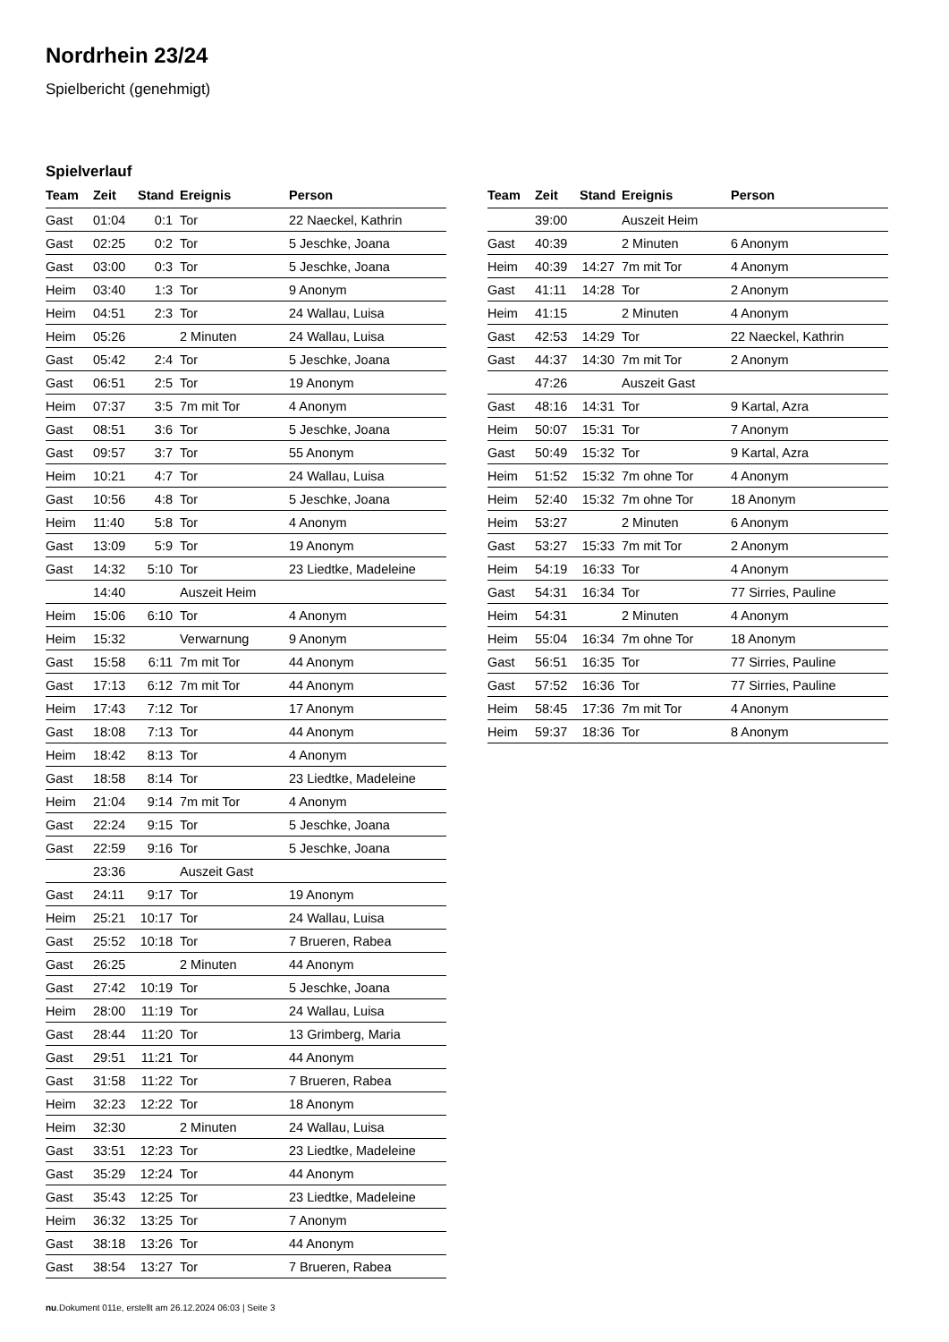Nordrhein 23/24
Spielbericht (genehmigt)
Spielverlauf
| Team | Zeit | Stand | Ereignis | Person |
| --- | --- | --- | --- | --- |
| Gast | 01:04 | 0:1 | Tor | 22 Naeckel, Kathrin |
| Gast | 02:25 | 0:2 | Tor | 5 Jeschke, Joana |
| Gast | 03:00 | 0:3 | Tor | 5 Jeschke, Joana |
| Heim | 03:40 | 1:3 | Tor | 9 Anonym |
| Heim | 04:51 | 2:3 | Tor | 24 Wallau, Luisa |
| Heim | 05:26 | | 2 Minuten | 24 Wallau, Luisa |
| Gast | 05:42 | 2:4 | Tor | 5 Jeschke, Joana |
| Gast | 06:51 | 2:5 | Tor | 19 Anonym |
| Heim | 07:37 | 3:5 | 7m mit Tor | 4 Anonym |
| Gast | 08:51 | 3:6 | Tor | 5 Jeschke, Joana |
| Gast | 09:57 | 3:7 | Tor | 55 Anonym |
| Heim | 10:21 | 4:7 | Tor | 24 Wallau, Luisa |
| Gast | 10:56 | 4:8 | Tor | 5 Jeschke, Joana |
| Heim | 11:40 | 5:8 | Tor | 4 Anonym |
| Gast | 13:09 | 5:9 | Tor | 19 Anonym |
| Gast | 14:32 | 5:10 | Tor | 23 Liedtke, Madeleine |
| | 14:40 | | Auszeit Heim | |
| Heim | 15:06 | 6:10 | Tor | 4 Anonym |
| Heim | 15:32 | | Verwarnung | 9 Anonym |
| Gast | 15:58 | 6:11 | 7m mit Tor | 44 Anonym |
| Gast | 17:13 | 6:12 | 7m mit Tor | 44 Anonym |
| Heim | 17:43 | 7:12 | Tor | 17 Anonym |
| Gast | 18:08 | 7:13 | Tor | 44 Anonym |
| Heim | 18:42 | 8:13 | Tor | 4 Anonym |
| Gast | 18:58 | 8:14 | Tor | 23 Liedtke, Madeleine |
| Heim | 21:04 | 9:14 | 7m mit Tor | 4 Anonym |
| Gast | 22:24 | 9:15 | Tor | 5 Jeschke, Joana |
| Gast | 22:59 | 9:16 | Tor | 5 Jeschke, Joana |
| | 23:36 | | Auszeit Gast | |
| Gast | 24:11 | 9:17 | Tor | 19 Anonym |
| Heim | 25:21 | 10:17 | Tor | 24 Wallau, Luisa |
| Gast | 25:52 | 10:18 | Tor | 7 Brueren, Rabea |
| Gast | 26:25 | | 2 Minuten | 44 Anonym |
| Gast | 27:42 | 10:19 | Tor | 5 Jeschke, Joana |
| Heim | 28:00 | 11:19 | Tor | 24 Wallau, Luisa |
| Gast | 28:44 | 11:20 | Tor | 13 Grimberg, Maria |
| Gast | 29:51 | 11:21 | Tor | 44 Anonym |
| Gast | 31:58 | 11:22 | Tor | 7 Brueren, Rabea |
| Heim | 32:23 | 12:22 | Tor | 18 Anonym |
| Heim | 32:30 | | 2 Minuten | 24 Wallau, Luisa |
| Gast | 33:51 | 12:23 | Tor | 23 Liedtke, Madeleine |
| Gast | 35:29 | 12:24 | Tor | 44 Anonym |
| Gast | 35:43 | 12:25 | Tor | 23 Liedtke, Madeleine |
| Heim | 36:32 | 13:25 | Tor | 7 Anonym |
| Gast | 38:18 | 13:26 | Tor | 44 Anonym |
| Gast | 38:54 | 13:27 | Tor | 7 Brueren, Rabea |
| Team | Zeit | Stand | Ereignis | Person |
| --- | --- | --- | --- | --- |
| | 39:00 | | Auszeit Heim | |
| Gast | 40:39 | | 2 Minuten | 6 Anonym |
| Heim | 40:39 | 14:27 | 7m mit Tor | 4 Anonym |
| Gast | 41:11 | 14:28 | Tor | 2 Anonym |
| Heim | 41:15 | | 2 Minuten | 4 Anonym |
| Gast | 42:53 | 14:29 | Tor | 22 Naeckel, Kathrin |
| Gast | 44:37 | 14:30 | 7m mit Tor | 2 Anonym |
| | 47:26 | | Auszeit Gast | |
| Gast | 48:16 | 14:31 | Tor | 9 Kartal, Azra |
| Heim | 50:07 | 15:31 | Tor | 7 Anonym |
| Gast | 50:49 | 15:32 | Tor | 9 Kartal, Azra |
| Heim | 51:52 | 15:32 | 7m ohne Tor | 4 Anonym |
| Heim | 52:40 | 15:32 | 7m ohne Tor | 18 Anonym |
| Heim | 53:27 | | 2 Minuten | 6 Anonym |
| Gast | 53:27 | 15:33 | 7m mit Tor | 2 Anonym |
| Heim | 54:19 | 16:33 | Tor | 4 Anonym |
| Gast | 54:31 | 16:34 | Tor | 77 Sirries, Pauline |
| Heim | 54:31 | | 2 Minuten | 4 Anonym |
| Heim | 55:04 | 16:34 | 7m ohne Tor | 18 Anonym |
| Gast | 56:51 | 16:35 | Tor | 77 Sirries, Pauline |
| Gast | 57:52 | 16:36 | Tor | 77 Sirries, Pauline |
| Heim | 58:45 | 17:36 | 7m mit Tor | 4 Anonym |
| Heim | 59:37 | 18:36 | Tor | 8 Anonym |
nu.Dokument 011e, erstellt am 26.12.2024 06:03 | Seite 3